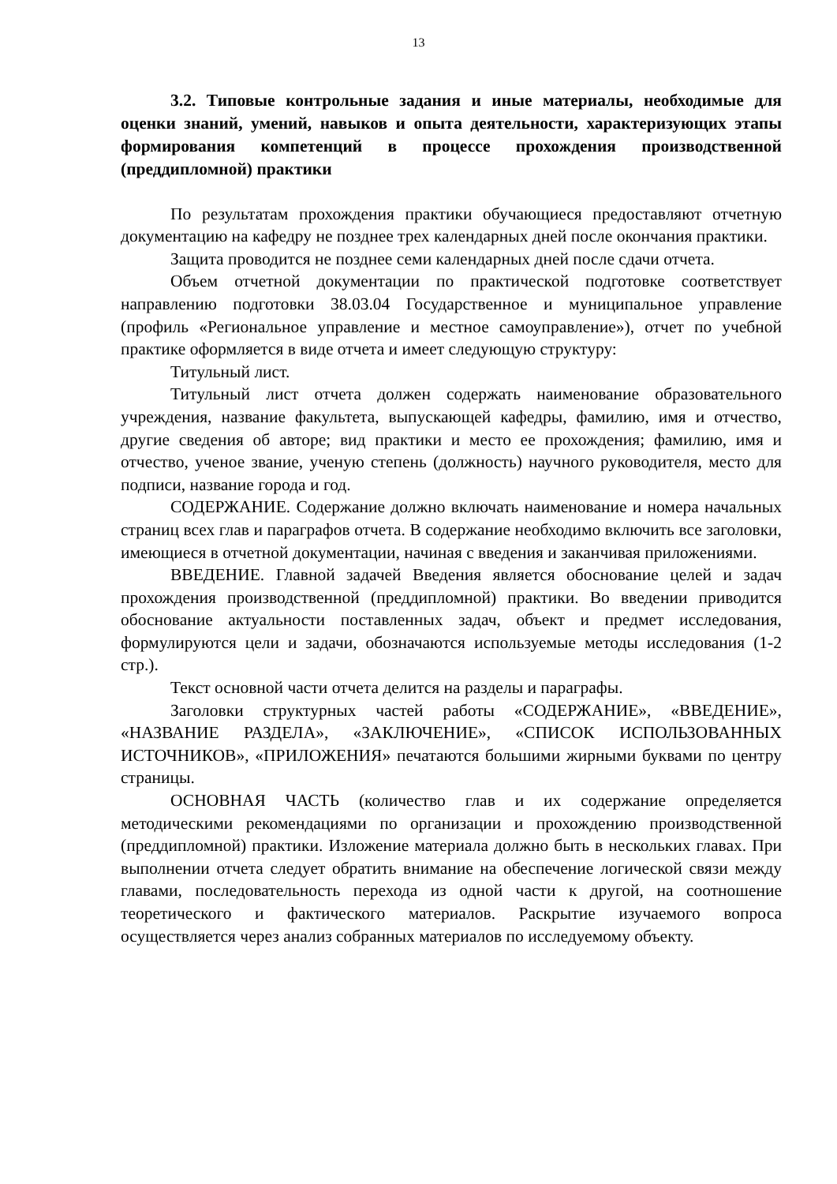13
3.2. Типовые контрольные задания и иные материалы, необходимые для оценки знаний, умений, навыков и опыта деятельности, характеризующих этапы формирования компетенций в процессе прохождения производственной (преддипломной) практики
По результатам прохождения практики обучающиеся предоставляют отчетную документацию на кафедру не позднее трех календарных дней после окончания практики.
Защита проводится не позднее семи календарных дней после сдачи отчета.
Объем отчетной документации по практической подготовке соответствует направлению подготовки 38.03.04 Государственное и муниципальное управление (профиль «Региональное управление и местное самоуправление»), отчет по учебной практике оформляется в виде отчета и имеет следующую структуру:
Титульный лист.
Титульный лист отчета должен содержать наименование образовательного учреждения, название факультета, выпускающей кафедры, фамилию, имя и отчество, другие сведения об авторе; вид практики и место ее прохождения; фамилию, имя и отчество, ученое звание, ученую степень (должность) научного руководителя, место для подписи, название города и год.
СОДЕРЖАНИЕ. Содержание должно включать наименование и номера начальных страниц всех глав и параграфов отчета. В содержание необходимо включить все заголовки, имеющиеся в отчетной документации, начиная с введения и заканчивая приложениями.
ВВЕДЕНИЕ. Главной задачей Введения является обоснование целей и задач прохождения производственной (преддипломной) практики. Во введении приводится обоснование актуальности поставленных задач, объект и предмет исследования, формулируются цели и задачи, обозначаются используемые методы исследования (1-2 стр.).
Текст основной части отчета делится на разделы и параграфы.
Заголовки структурных частей работы «СОДЕРЖАНИЕ», «ВВЕДЕНИЕ», «НАЗВАНИЕ РАЗДЕЛА», «ЗАКЛЮЧЕНИЕ», «СПИСОК ИСПОЛЬЗОВАННЫХ ИСТОЧНИКОВ», «ПРИЛОЖЕНИЯ» печатаются большими жирными буквами по центру страницы.
ОСНОВНАЯ ЧАСТЬ (количество глав и их содержание определяется методическими рекомендациями по организации и прохождению производственной (преддипломной) практики. Изложение материала должно быть в нескольких главах. При выполнении отчета следует обратить внимание на обеспечение логической связи между главами, последовательность перехода из одной части к другой, на соотношение теоретического и фактического материалов. Раскрытие изучаемого вопроса осуществляется через анализ собранных материалов по исследуемому объекту.